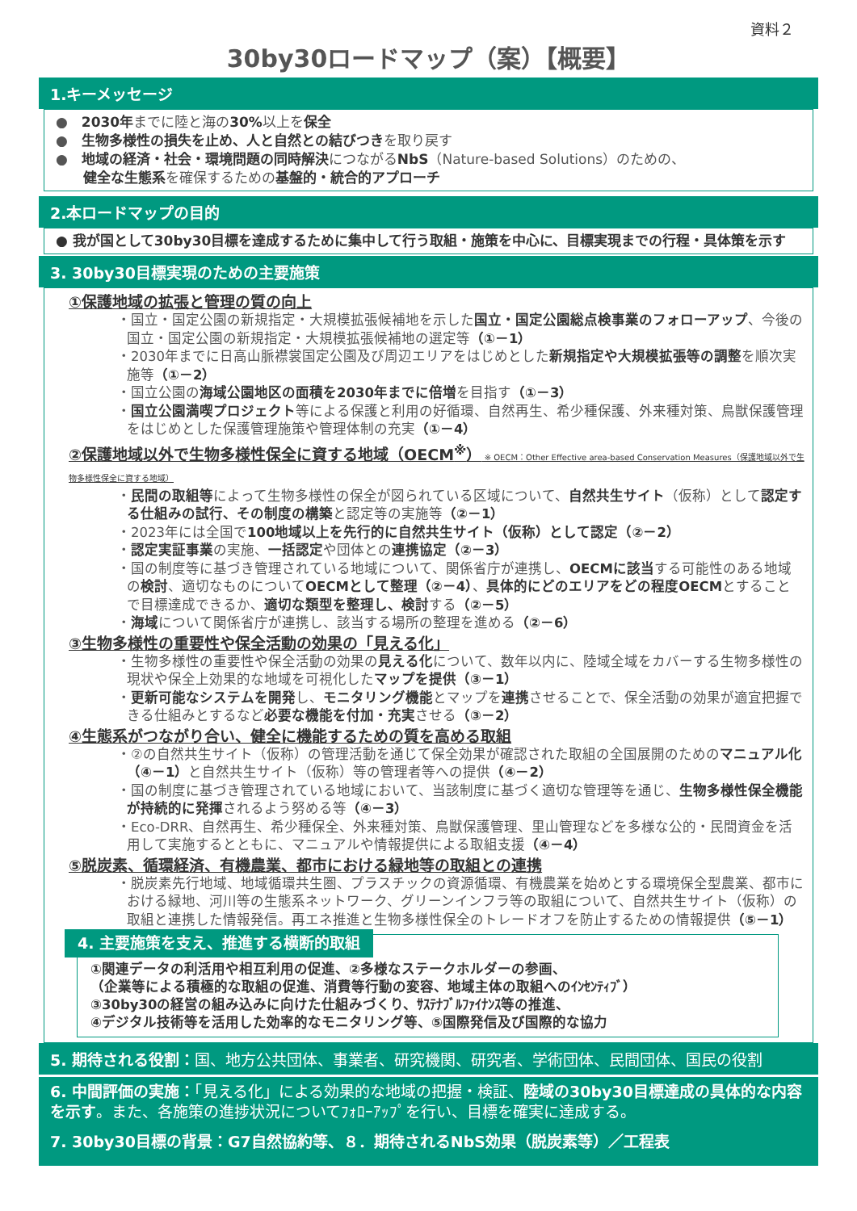資料２
30by30ロードマップ（案）【概要】
1.キーメッセージ
●　2030年までに陸と海の30% 以上を保全
●　生物多様性の損失を止め、人と自然との結びつきを取り戻す
●　地域の経済・社会・環境問題の同時解決につながるNbS（Nature-based Solutions）のための、
　　健全な生態系を確保するための基盤的・統合的アプローチ
2.本ロードマップの目的
● 我が国として30by30目標を達成するために集中して行う取組・施策を中心に、目標実現までの行程・具体策を示す
3. 30by30目標実現のための主要施策
①保護地域の拡張と管理の質の向上
・国立・国定公園の新規指定・大規模拡張候補地を示した国立・国定公園総点検事業のフォローアップ、今後の国立・国定公園の新規指定・大規模拡張候補地の選定等（①－1）
・2030年までに日高山脈襟裳国定公園及び周辺エリアをはじめとした新規指定や大規模拡張等の調整を順次実施等（①－2）
・国立公園の海域公園地区の面積を2030年までに倍増を目指す（①－3）
・国立公園満喫プロジェクト等による保護と利用の好循環、自然再生、希少種保護、外来種対策、鳥獣保護管理をはじめとした保護管理施策や管理体制の充実（①－4）
②保護地域以外で生物多様性保全に資する地域（OECM<sup>※</sup>） ※ OECM：Other Effective area-based Conservation Measures（保護地域以外で生物多様性保全に資する地域）
・民間の取組等によって生物多様性の保全が図られている区域について、自然共生サイト（仮称）として認定する仕組みの試行、その制度の構築と認定等の実施等（②－1）
・2023年には全国で100地域以上を先行的に自然共生サイト（仮称）として認定（②－2）
・認定実証事業の実施、一括認定や団体との連携協定（②－3）
・国の制度等に基づき管理されている地域について、関係省庁が連携し、OECMに該当する可能性のある地域の検討、適切なものについてOECMとして整理（②－4）、具体的にどのエリアをどの程度OECMとすることで目標達成できるか、適切な類型を整理し、検討する（②－5）
・海域について関係省庁が連携し、該当する場所の整理を進める（②－6）
③生物多様性の重要性や保全活動の効果の「見える化」
・生物多様性の重要性や保全活動の効果の見える化について、数年以内に、陸域全域をカバーする生物多様性の現状や保全上効果的な地域を可視化したマップを提供（③－1）
・更新可能なシステムを開発し、モニタリング機能とマップを連携させることで、保全活動の効果が適宜把握できる仕組みとするなど必要な機能を付加・充実させる（③－2）
④生態系がつながり合い、健全に機能するための質を高める取組
・②の自然共生サイト（仮称）の管理活動を通じて保全効果が確認された取組の全国展開のためのマニュアル化（④－1）と自然共生サイト（仮称）等の管理者等への提供（④－2）
・国の制度に基づき管理されている地域において、当該制度に基づく適切な管理等を通じ、生物多様性保全機能が持続的に発揮されるよう努める等（④－3）
・Eco-DRR、自然再生、希少種保全、外来種対策、鳥獣保護管理、里山管理などを多様な公的・民間資金を活用して実施するとともに、マニュアルや情報提供による取組支援（④－4）
⑤脱炭素、循環経済、有機農業、都市における緑地等の取組との連携
・脱炭素先行地域、地域循環共生圏、プラスチックの資源循環、有機農業を始めとする環境保全型農業、都市における緑地、河川等の生態系ネットワーク、グリーンインフラ等の取組について、自然共生サイト（仮称）の取組と連携した情報発信。再エネ推進と生物多様性保全のトレードオフを防止するための情報提供（⑤－1）
4. 主要施策を支え、推進する横断的取組
①関連データの利活用や相互利用の促進、②多様なステークホルダーの参画、
（企業等による積極的な取組の促進、消費等行動の変容、地域主体の取組へのｲﾝｾﾝﾃｨﾌﾞ）
③30by30の経営の組み込みに向けた仕組みづくり、ｻｽﾃﾅﾌﾞﾙﾌｧｲﾅﾝｽ等の推進、
④デジタル技術等を活用した効率的なモニタリング等、⑤国際発信及び国際的な協力
5. 期待される役割：国、地方公共団体、事業者、研究機関、研究者、学術団体、民間団体、国民の役割
6. 中間評価の実施：「見える化」による効果的な地域の把握・検証、陸域の30by30目標達成の具体的な内容を示す。また、各施策の進捗状況についてﾌｫﾛｰｱｯﾌﾟを行い、目標を確実に達成する。
7. 30by30目標の背景：G7自然協約等、８．期待されるNbS効果（脱炭素等）／工程表